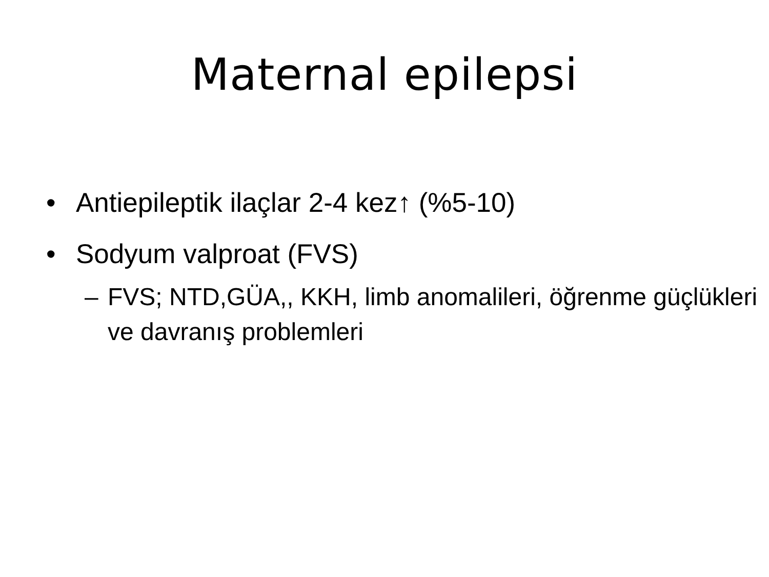Maternal epilepsi
• Antiepileptik ilaçlar 2-4 kez↑ (%5-10)
• Sodyum valproat (FVS)
– FVS; NTD,GÜA,, KKH, limb anomalileri, öğrenme güçlükleri ve davranış problemleri